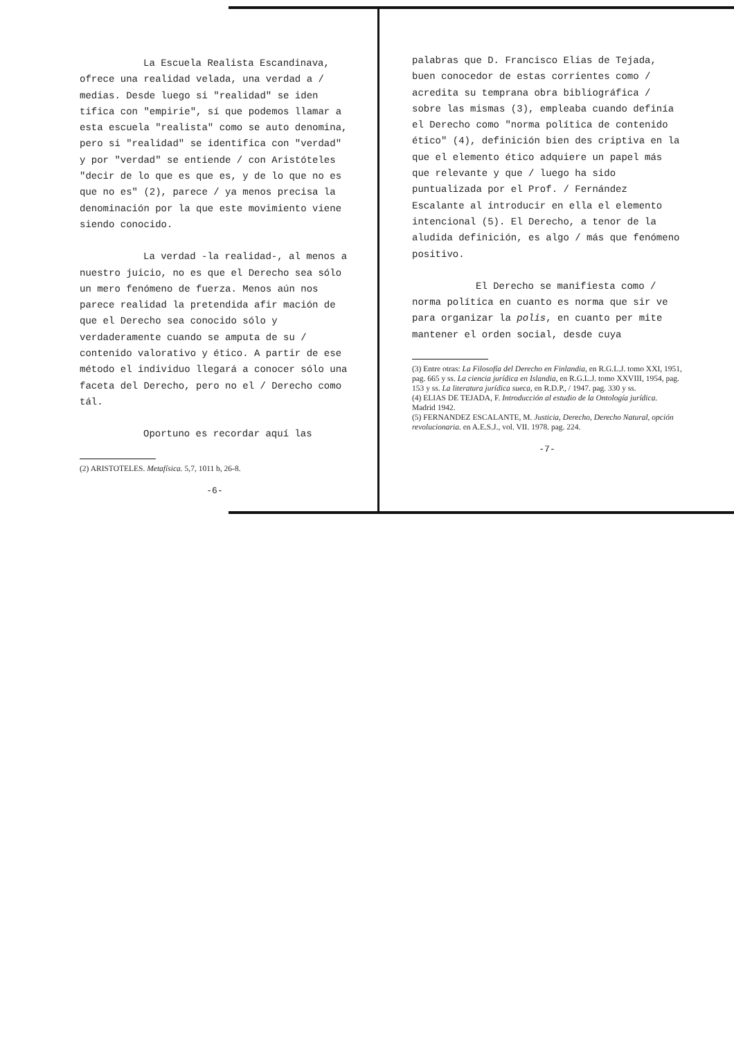La Escuela Realista Escandinava, ofrece una realidad velada, una verdad a / medias. Desde luego si "realidad" se iden tifica con "empirie", sí que podemos llamar a esta escuela "realista" como se auto denomina, pero si "realidad" se identifica con "verdad" y por "verdad" se entiende / con Aristóteles "decir de lo que es que es, y de lo que no es que no es" (2), parece / ya menos precisa la denominación por la que este movimiento viene siendo conocido.
La verdad -la realidad-, al menos a nuestro juicio, no es que el Derecho sea sólo un mero fenómeno de fuerza. Menos aún nos parece realidad la pretendida afir mación de que el Derecho sea conocido sólo y verdaderamente cuando se amputa de su / contenido valorativo y ético. A partir de ese método el individuo llegará a conocer sólo una faceta del Derecho, pero no el / Derecho como tál.
Oportuno es recordar aquí las
(2) ARISTOTELES. Metafísica. 5,7, 1011 b, 26-8.
-6-
palabras que D. Francisco Elias de Tejada, buen conocedor de estas corrientes como / acredita su temprana obra bibliográfica / sobre las mismas (3), empleaba cuando definía el Derecho como "norma política de contenido ético" (4), definición bien des criptiva en la que el elemento ético adquiere un papel más que relevante y que / luego ha sido puntualizada por el Prof. / Fernández Escalante al introducir en ella el elemento intencional (5). El Derecho, a tenor de la aludida definición, es algo / más que fenómeno positivo.
El Derecho se manifiesta como / norma política en cuanto es norma que sir ve para organizar la polis, en cuanto per mite mantener el orden social, desde cuya
(3) Entre otras: La Filosofía del Derecho en Finlandia, en R.G.L.J. tomo XXI, 1951, pag. 665 y ss. La ciencia jurídica en Islandia, en R.G.L.J. tomo XXVIII, 1954, pag. 153 y ss. La literatura jurídica sueca, en R.D.P., / 1947. pag. 330 y ss.
(4) ELIAS DE TEJADA, F. Introducción al estudio de la Ontología jurídica. Madrid 1942.
(5) FERNANDEZ ESCALANTE, M. Justicia, Derecho, Derecho Natural, opción revolucionaria. en A.E.S.J., vol. VII. 1978. pag. 224.
-7-